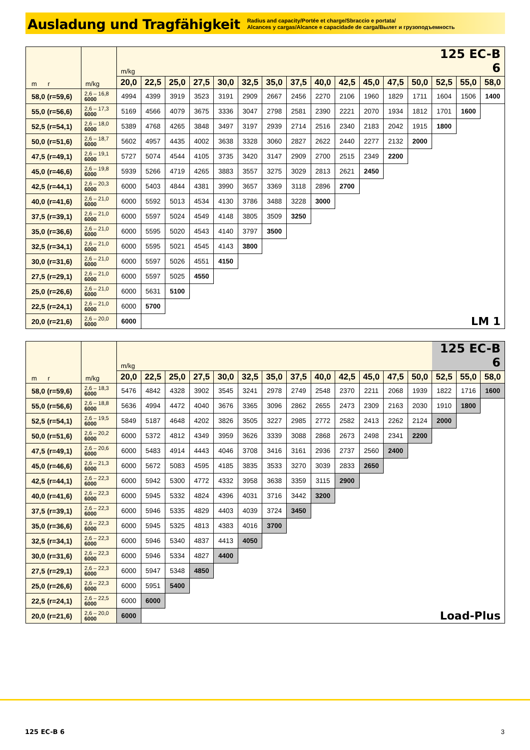Ausladung und Tragfähigkeit
Radius and capacity/Portée et charge/Sbraccio e portata/
Alcances y cargas/Alcance e capacidade de carga/Вылет и грузоподъемность
| m r | m/kg | m/kg | | | | | | | | | | | | | 125 EC-B 6 | | |
| | | 20,0 | 22,5 | 25,0 | 27,5 | 30,0 | 32,5 | 35,0 | 37,5 | 40,0 | 42,5 | 45,0 | 47,5 | 50,0 | 52,5 | 55,0 | 58,0 |
| 58,0 (r=59,6) | 2,6 – 16,8 6000 | 4994 | 4399 | 3919 | 3523 | 3191 | 2909 | 2667 | 2456 | 2270 | 2106 | 1960 | 1829 | 1711 | 1604 | 1506 | 1400 |
| 55,0 (r=56,6) | 2,6 – 17,3 6000 | 5169 | 4566 | 4079 | 3675 | 3336 | 3047 | 2798 | 2581 | 2390 | 2221 | 2070 | 1934 | 1812 | 1701 | 1600 | |
| 52,5 (r=54,1) | 2,6 – 18,0 6000 | 5389 | 4768 | 4265 | 3848 | 3497 | 3197 | 2939 | 2714 | 2516 | 2340 | 2183 | 2042 | 1915 | 1800 | | |
| 50,0 (r=51,6) | 2,6 – 18,7 6000 | 5602 | 4957 | 4435 | 4002 | 3638 | 3328 | 3060 | 2827 | 2622 | 2440 | 2277 | 2132 | 2000 | | | |
| 47,5 (r=49,1) | 2,6 – 19,1 6000 | 5727 | 5074 | 4544 | 4105 | 3735 | 3420 | 3147 | 2909 | 2700 | 2515 | 2349 | 2200 | | | | |
| 45,0 (r=46,6) | 2,6 – 19,8 6000 | 5939 | 5266 | 4719 | 4265 | 3883 | 3557 | 3275 | 3029 | 2813 | 2621 | 2450 | | | | | |
| 42,5 (r=44,1) | 2,6 – 20,3 6000 | 6000 | 5403 | 4844 | 4381 | 3990 | 3657 | 3369 | 3118 | 2896 | 2700 | | | | | | |
| 40,0 (r=41,6) | 2,6 – 21,0 6000 | 6000 | 5592 | 5013 | 4534 | 4130 | 3786 | 3488 | 3228 | 3000 | | | | | | | |
| 37,5 (r=39,1) | 2,6 – 21,0 6000 | 6000 | 5597 | 5024 | 4549 | 4148 | 3805 | 3509 | 3250 | | | | | | | | |
| 35,0 (r=36,6) | 2,6 – 21,0 6000 | 6000 | 5595 | 5020 | 4543 | 4140 | 3797 | 3500 | | | | | | | | | |
| 32,5 (r=34,1) | 2,6 – 21,0 6000 | 6000 | 5595 | 5021 | 4545 | 4143 | 3800 | | | | | | | | | | |
| 30,0 (r=31,6) | 2,6 – 21,0 6000 | 6000 | 5597 | 5026 | 4551 | 4150 | | | | | | | | | | | |
| 27,5 (r=29,1) | 2,6 – 21,0 6000 | 6000 | 5597 | 5025 | 4550 | | | | | | | | | | | | |
| 25,0 (r=26,6) | 2,6 – 21,0 6000 | 6000 | 5631 | 5100 | | | | | | | | | | | | | |
| 22,5 (r=24,1) | 2,6 – 21,0 6000 | 6000 | 5700 | | | | | | | | | | | | | | |
| 20,0 (r=21,6) | 2,6 – 20,0 6000 | 6000 | LM 1 | | | | | | | | | | | | | | |
| m r | m/kg | m/kg | | | | | | | | | | | | | 125 EC-B 6 | | |
| | | 20,0 | 22,5 | 25,0 | 27,5 | 30,0 | 32,5 | 35,0 | 37,5 | 40,0 | 42,5 | 45,0 | 47,5 | 50,0 | 52,5 | 55,0 | 58,0 |
| 58,0 (r=59,6) | 2,6 – 18,3 6000 | 5476 | 4842 | 4328 | 3902 | 3545 | 3241 | 2978 | 2749 | 2548 | 2370 | 2211 | 2068 | 1939 | 1822 | 1716 | 1600 |
| 55,0 (r=56,6) | 2,6 – 18,8 6000 | 5636 | 4994 | 4472 | 4040 | 3676 | 3365 | 3096 | 2862 | 2655 | 2473 | 2309 | 2163 | 2030 | 1910 | 1800 | |
| 52,5 (r=54,1) | 2,6 – 19,5 6000 | 5849 | 5187 | 4648 | 4202 | 3826 | 3505 | 3227 | 2985 | 2772 | 2582 | 2413 | 2262 | 2124 | 2000 | | |
| 50,0 (r=51,6) | 2,6 – 20,2 6000 | 6000 | 5372 | 4812 | 4349 | 3959 | 3626 | 3339 | 3088 | 2868 | 2673 | 2498 | 2341 | 2200 | | | |
| 47,5 (r=49,1) | 2,6 – 20,6 6000 | 6000 | 5483 | 4914 | 4443 | 4046 | 3708 | 3416 | 3161 | 2936 | 2737 | 2560 | 2400 | | | | |
| 45,0 (r=46,6) | 2,6 – 21,3 6000 | 6000 | 5672 | 5083 | 4595 | 4185 | 3835 | 3533 | 3270 | 3039 | 2833 | 2650 | | | | | |
| 42,5 (r=44,1) | 2,6 – 22,3 6000 | 6000 | 5942 | 5300 | 4772 | 4332 | 3958 | 3638 | 3359 | 3115 | 2900 | | | | | | |
| 40,0 (r=41,6) | 2,6 – 22,3 6000 | 6000 | 5945 | 5332 | 4824 | 4396 | 4031 | 3716 | 3442 | 3200 | | | | | | | |
| 37,5 (r=39,1) | 2,6 – 22,3 6000 | 6000 | 5946 | 5335 | 4829 | 4403 | 4039 | 3724 | 3450 | | | | | | | | |
| 35,0 (r=36,6) | 2,6 – 22,3 6000 | 6000 | 5945 | 5325 | 4813 | 4383 | 4016 | 3700 | | | | | | | | | |
| 32,5 (r=34,1) | 2,6 – 22,3 6000 | 6000 | 5946 | 5340 | 4837 | 4413 | 4050 | | | | | | | | | | |
| 30,0 (r=31,6) | 2,6 – 22,3 6000 | 6000 | 5946 | 5334 | 4827 | 4400 | | | | | | | | | | | |
| 27,5 (r=29,1) | 2,6 – 22,3 6000 | 6000 | 5947 | 5348 | 4850 | | | | | | | | | | | | |
| 25,0 (r=26,6) | 2,6 – 22,3 6000 | 6000 | 5951 | 5400 | | | | | | | | | | | | | |
| 22,5 (r=24,1) | 2,6 – 22,5 6000 | 6000 | 6000 | | | | | | | | | | | | | | |
| 20,0 (r=21,6) | 2,6 – 20,0 6000 | 6000 | Load-Plus | | | | | | | | | | | | | | |
125 EC-B 6 3